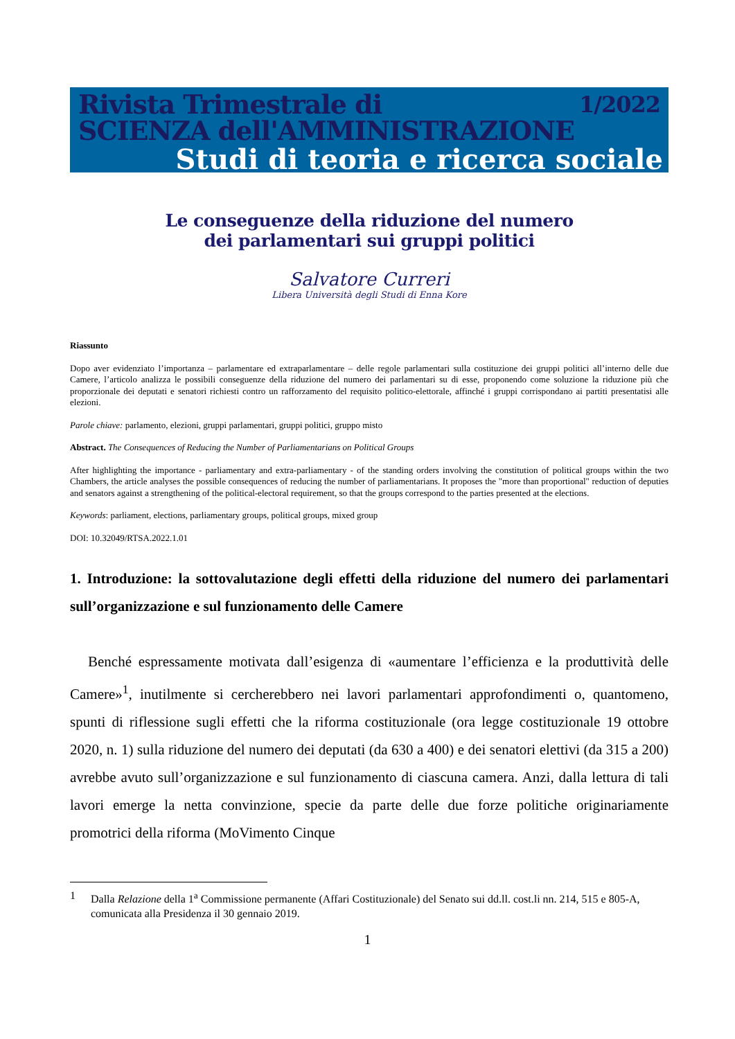1/2022 Rivista Trimestrale di
SCIENZA dell'AMMINISTRAZIONE
Studi di teoria e ricerca sociale
Le conseguenze della riduzione del numero
dei parlamentari sui gruppi politici
Salvatore Curreri
Libera Università degli Studi di Enna Kore
Riassunto
Dopo aver evidenziato l’importanza – parlamentare ed extraparlamentare – delle regole parlamentari sulla costituzione dei gruppi politici all’interno delle due Camere, l’articolo analizza le possibili conseguenze della riduzione del numero dei parlamentari su di esse, proponendo come soluzione la riduzione più che proporzionale dei deputati e senatori richiesti contro un rafforzamento del requisito politico-elettorale, affinché i gruppi corrispondano ai partiti presentatisi alle elezioni.
Parole chiave: parlamento, elezioni, gruppi parlamentari, gruppi politici, gruppo misto
Abstract. The Consequences of Reducing the Number of Parliamentarians on Political Groups
After highlighting the importance - parliamentary and extra-parliamentary - of the standing orders involving the constitution of political groups within the two Chambers, the article analyses the possible consequences of reducing the number of parliamentarians. It proposes the "more than proportional" reduction of deputies and senators against a strengthening of the political-electoral requirement, so that the groups correspond to the parties presented at the elections.
Keywords: parliament, elections, parliamentary groups, political groups, mixed group
DOI: 10.32049/RTSA.2022.1.01
1. Introduzione: la sottovalutazione degli effetti della riduzione del numero dei parlamentari sull’organizzazione e sul funzionamento delle Camere
Benché espressamente motivata dall’esigenza di «aumentare l’efficienza e la produttività delle Camere»<sup>1</sup>, inutilmente si cercherebbero nei lavori parlamentari approfondimenti o, quantomeno, spunti di riflessione sugli effetti che la riforma costituzionale (ora legge costituzionale 19 ottobre 2020, n. 1) sulla riduzione del numero dei deputati (da 630 a 400) e dei senatori elettivi (da 315 a 200) avrebbe avuto sull’organizzazione e sul funzionamento di ciascuna camera. Anzi, dalla lettura di tali lavori emerge la netta convinzione, specie da parte delle due forze politiche originariamente promotrici della riforma (MoVimento Cinque
1 Dalla Relazione della 1<sup>a</sup> Commissione permanente (Affari Costituzionale) del Senato sui dd.ll. cost.li nn. 214, 515 e 805-A, comunicata alla Presidenza il 30 gennaio 2019.
1